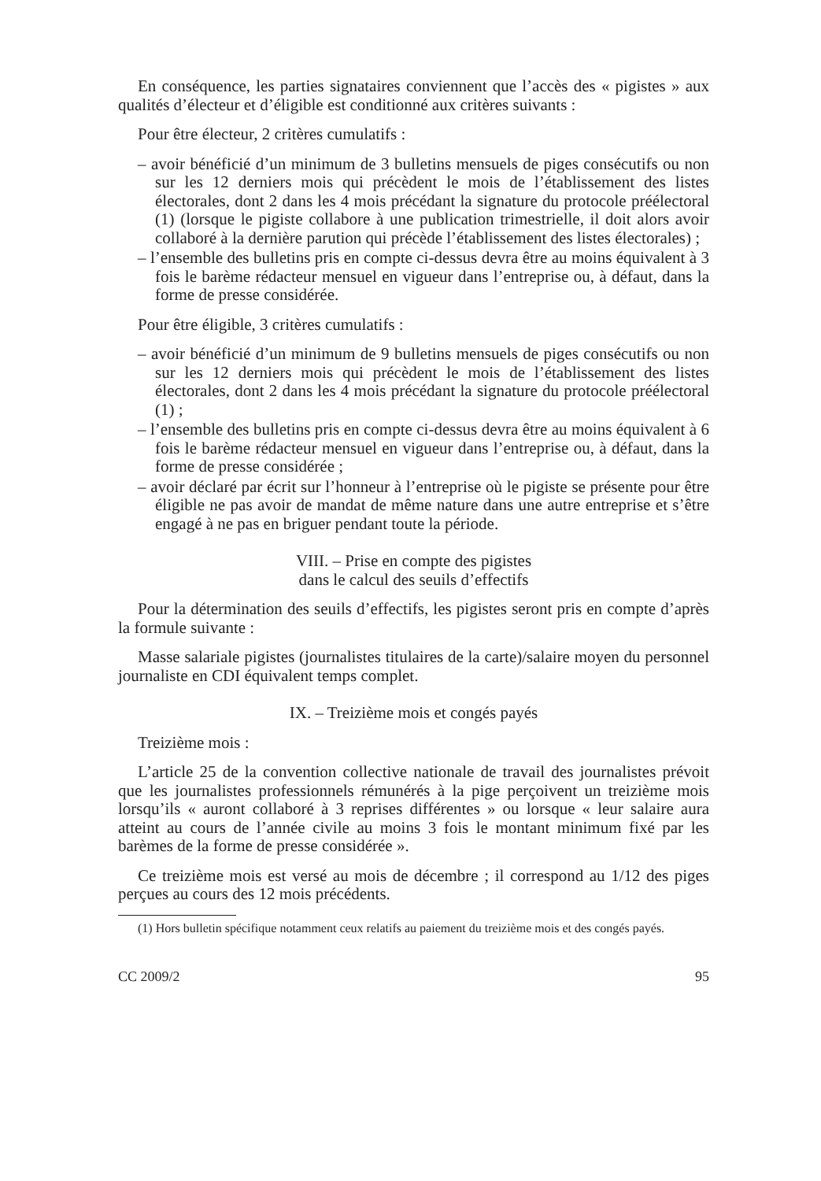En conséquence, les parties signataires conviennent que l’accès des « pigistes » aux qualités d’électeur et d’éligible est conditionné aux critères suivants :
Pour être électeur, 2 critères cumulatifs :
– avoir bénéficié d’un minimum de 3 bulletins mensuels de piges consécutifs ou non sur les 12 derniers mois qui précèdent le mois de l’établissement des listes électorales, dont 2 dans les 4 mois précédant la signature du protocole préélectoral (1) (lorsque le pigiste collabore à une publication trimestrielle, il doit alors avoir collaboré à la dernière parution qui précède l’établissement des listes électorales) ;
– l’ensemble des bulletins pris en compte ci-dessus devra être au moins équivalent à 3 fois le barème rédacteur mensuel en vigueur dans l’entreprise ou, à défaut, dans la forme de presse considérée.
Pour être éligible, 3 critères cumulatifs :
– avoir bénéficié d’un minimum de 9 bulletins mensuels de piges consécutifs ou non sur les 12 derniers mois qui précèdent le mois de l’établissement des listes électorales, dont 2 dans les 4 mois précédant la signature du protocole préélectoral (1) ;
– l’ensemble des bulletins pris en compte ci-dessus devra être au moins équivalent à 6 fois le barème rédacteur mensuel en vigueur dans l’entreprise ou, à défaut, dans la forme de presse considérée ;
– avoir déclaré par écrit sur l’honneur à l’entreprise où le pigiste se présente pour être éligible ne pas avoir de mandat de même nature dans une autre entreprise et s’être engagé à ne pas en briguer pendant toute la période.
VIII. – Prise en compte des pigistes
dans le calcul des seuils d’effectifs
Pour la détermination des seuils d’effectifs, les pigistes seront pris en compte d’après la formule suivante :
Masse salariale pigistes (journalistes titulaires de la carte)/salaire moyen du personnel journaliste en CDI équivalent temps complet.
IX. – Treizième mois et congés payés
Treizième mois :
L’article 25 de la convention collective nationale de travail des journalistes prévoit que les journalistes professionnels rémunérés à la pige perçoivent un treizième mois lorsqu’ils « auront collaboré à 3 reprises différentes » ou lorsque « leur salaire aura atteint au cours de l’année civile au moins 3 fois le montant minimum fixé par les barèmes de la forme de presse considérée ».
Ce treizième mois est versé au mois de décembre ; il correspond au 1/12 des piges perçues au cours des 12 mois précédents.
(1) Hors bulletin spécifique notamment ceux relatifs au paiement du treizième mois et des congés payés.
CC 2009/2 95